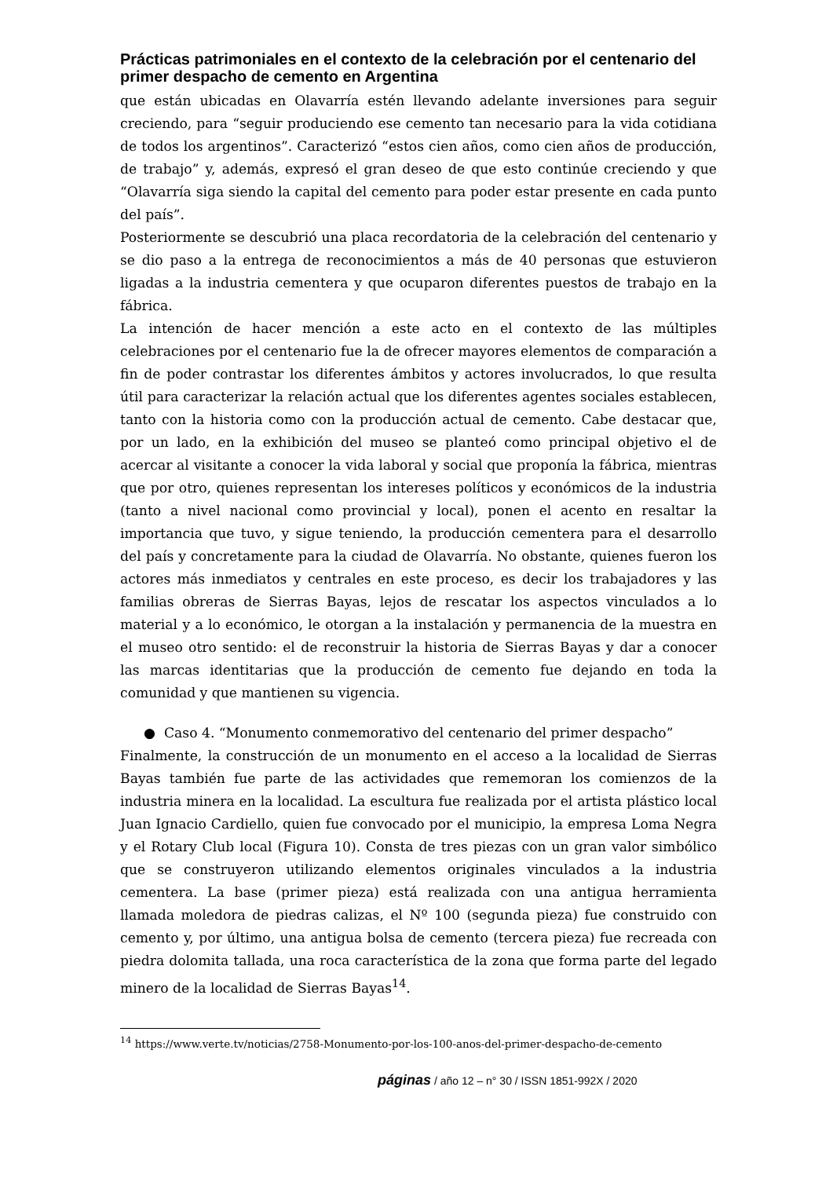Prácticas patrimoniales en el contexto de la celebración por el centenario del primer despacho de cemento en Argentina
que están ubicadas en Olavarría estén llevando adelante inversiones para seguir creciendo, para “seguir produciendo ese cemento tan necesario para la vida cotidiana de todos los argentinos”. Caracterizó “estos cien años, como cien años de producción, de trabajo” y, además, expresó el gran deseo de que esto continúe creciendo y que “Olavarría siga siendo la capital del cemento para poder estar presente en cada punto del país”.
Posteriormente se descubrió una placa recordatoria de la celebración del centenario y se dio paso a la entrega de reconocimientos a más de 40 personas que estuvieron ligadas a la industria cementera y que ocuparon diferentes puestos de trabajo en la fábrica.
La intención de hacer mención a este acto en el contexto de las múltiples celebraciones por el centenario fue la de ofrecer mayores elementos de comparación a fin de poder contrastar los diferentes ámbitos y actores involucrados, lo que resulta útil para caracterizar la relación actual que los diferentes agentes sociales establecen, tanto con la historia como con la producción actual de cemento. Cabe destacar que, por un lado, en la exhibición del museo se planteó como principal objetivo el de acercar al visitante a conocer la vida laboral y social que proponía la fábrica, mientras que por otro, quienes representan los intereses políticos y económicos de la industria (tanto a nivel nacional como provincial y local), ponen el acento en resaltar la importancia que tuvo, y sigue teniendo, la producción cementera para el desarrollo del país y concretamente para la ciudad de Olavarría. No obstante, quienes fueron los actores más inmediatos y centrales en este proceso, es decir los trabajadores y las familias obreras de Sierras Bayas, lejos de rescatar los aspectos vinculados a lo material y a lo económico, le otorgan a la instalación y permanencia de la muestra en el museo otro sentido: el de reconstruir la historia de Sierras Bayas y dar a conocer las marcas identitarias que la producción de cemento fue dejando en toda la comunidad y que mantienen su vigencia.
● Caso 4. “Monumento conmemorativo del centenario del primer despacho”
Finalmente, la construcción de un monumento en el acceso a la localidad de Sierras Bayas también fue parte de las actividades que rememoran los comienzos de la industria minera en la localidad. La escultura fue realizada por el artista plástico local Juan Ignacio Cardiello, quien fue convocado por el municipio, la empresa Loma Negra y el Rotary Club local (Figura 10). Consta de tres piezas con un gran valor simbólico que se construyeron utilizando elementos originales vinculados a la industria cementera. La base (primer pieza) está realizada con una antigua herramienta llamada moledora de piedras calizas, el Nº 100 (segunda pieza) fue construido con cemento y, por último, una antigua bolsa de cemento (tercera pieza) fue recreada con piedra dolomita tallada, una roca característica de la zona que forma parte del legado minero de la localidad de Sierras Bayas<sup>14</sup>.
<sup>14</sup> https://www.verte.tv/noticias/2758-Monumento-por-los-100-anos-del-primer-despacho-de-cemento
páginas / año 12 – n° 30 / ISSN 1851-992X / 2020